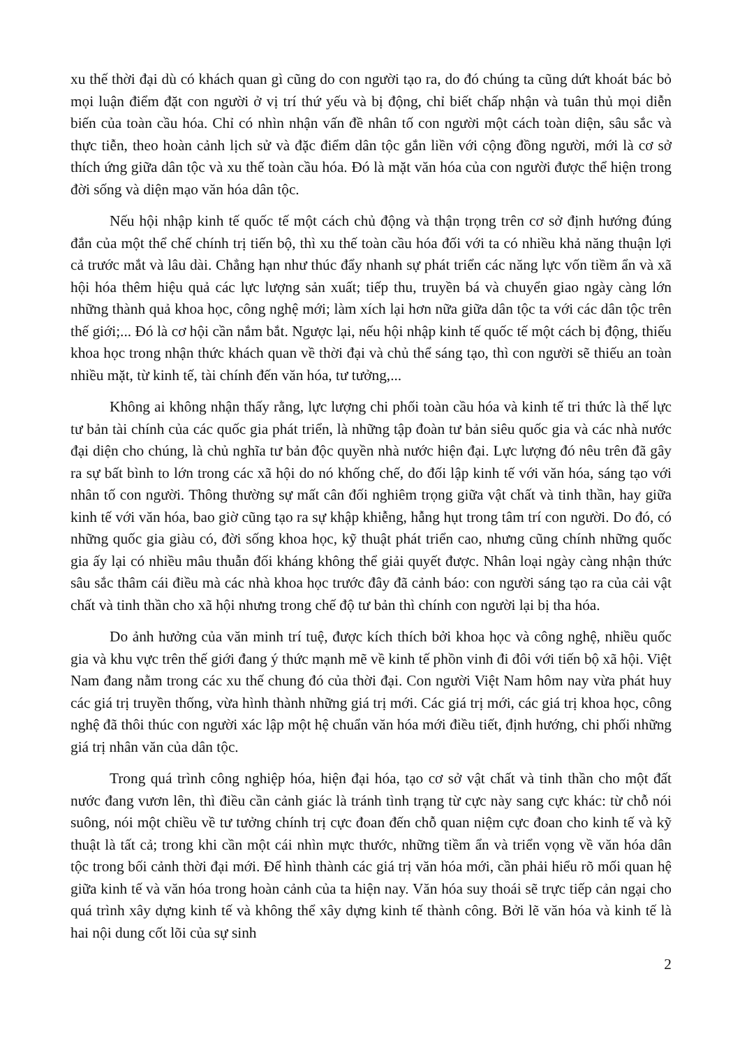xu thế thời đại dù có khách quan gì cũng do con người tạo ra, do đó chúng ta cũng dứt khoát bác bỏ mọi luận điểm đặt con người ở vị trí thứ yếu và bị động, chỉ biết chấp nhận và tuân thủ mọi diễn biến của toàn cầu hóa. Chỉ có nhìn nhận vấn đề nhân tố con người một cách toàn diện, sâu sắc và thực tiễn, theo hoàn cảnh lịch sử và đặc điểm dân tộc gắn liền với cộng đồng người, mới là cơ sở thích ứng giữa dân tộc và xu thế toàn cầu hóa. Đó là mặt văn hóa của con người được thể hiện trong đời sống và diện mạo văn hóa dân tộc.
Nếu hội nhập kinh tế quốc tế một cách chủ động và thận trọng trên cơ sở định hướng đúng đắn của một thể chế chính trị tiến bộ, thì xu thế toàn cầu hóa đối với ta có nhiều khả năng thuận lợi cả trước mắt và lâu dài. Chẳng hạn như thúc đẩy nhanh sự phát triển các năng lực vốn tiềm ẩn và xã hội hóa thêm hiệu quả các lực lượng sản xuất; tiếp thu, truyền bá và chuyển giao ngày càng lớn những thành quả khoa học, công nghệ mới; làm xích lại hơn nữa giữa dân tộc ta với các dân tộc trên thế giới;... Đó là cơ hội cần nắm bắt. Ngược lại, nếu hội nhập kinh tế quốc tế một cách bị động, thiếu khoa học trong nhận thức khách quan về thời đại và chủ thể sáng tạo, thì con người sẽ thiếu an toàn nhiều mặt, từ kinh tế, tài chính đến văn hóa, tư tưởng,...
Không ai không nhận thấy rằng, lực lượng chi phối toàn cầu hóa và kinh tế tri thức là thế lực tư bản tài chính của các quốc gia phát triển, là những tập đoàn tư bản siêu quốc gia và các nhà nước đại diện cho chúng, là chủ nghĩa tư bản độc quyền nhà nước hiện đại. Lực lượng đó nêu trên đã gây ra sự bất bình to lớn trong các xã hội do nó khống chế, do đối lập kinh tế với văn hóa, sáng tạo với nhân tố con người. Thông thường sự mất cân đối nghiêm trọng giữa vật chất và tinh thần, hay giữa kinh tế với văn hóa, bao giờ cũng tạo ra sự khập khiễng, hẫng hụt trong tâm trí con người. Do đó, có những quốc gia giàu có, đời sống khoa học, kỹ thuật phát triển cao, nhưng cũng chính những quốc gia ấy lại có nhiều mâu thuẫn đối kháng không thể giải quyết được. Nhân loại ngày càng nhận thức sâu sắc thâm cái điều mà các nhà khoa học trước đây đã cảnh báo: con người sáng tạo ra của cải vật chất và tinh thần cho xã hội nhưng trong chế độ tư bản thì chính con người lại bị tha hóa.
Do ảnh hưởng của văn minh trí tuệ, được kích thích bởi khoa học và công nghệ, nhiều quốc gia và khu vực trên thế giới đang ý thức mạnh mẽ về kinh tế phồn vinh đi đôi với tiến bộ xã hội. Việt Nam đang nằm trong các xu thế chung đó của thời đại. Con người Việt Nam hôm nay vừa phát huy các giá trị truyền thống, vừa hình thành những giá trị mới. Các giá trị mới, các giá trị khoa học, công nghệ đã thôi thúc con người xác lập một hệ chuẩn văn hóa mới điều tiết, định hướng, chi phối những giá trị nhân văn của dân tộc.
Trong quá trình công nghiệp hóa, hiện đại hóa, tạo cơ sở vật chất và tinh thần cho một đất nước đang vươn lên, thì điều cần cảnh giác là tránh tình trạng từ cực này sang cực khác: từ chỗ nói suông, nói một chiều về tư tưởng chính trị cực đoan đến chỗ quan niệm cực đoan cho kinh tế và kỹ thuật là tất cả; trong khi cần một cái nhìn mực thước, những tiềm ẩn và triển vọng về văn hóa dân tộc trong bối cảnh thời đại mới. Để hình thành các giá trị văn hóa mới, cần phải hiểu rõ mối quan hệ giữa kinh tế và văn hóa trong hoàn cảnh của ta hiện nay. Văn hóa suy thoái sẽ trực tiếp cản ngại cho quá trình xây dựng kinh tế và không thể xây dựng kinh tế thành công. Bởi lẽ văn hóa và kinh tế là hai nội dung cốt lõi của sự sinh
2